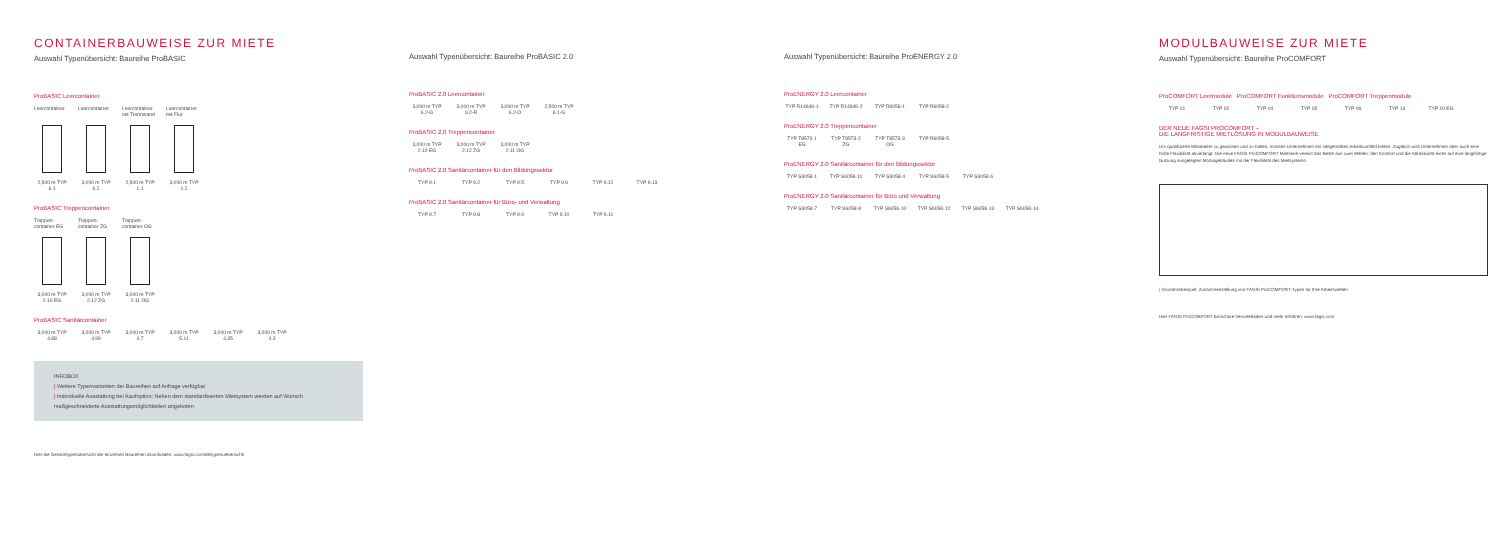CONTAINERBAUWEISE ZUR MIETE
Auswahl Typenübersicht: Baureihe ProBASIC
ProBASIC Leercontainer
Leercontainer
2,500 m TYP 6.1
Leercontainer
3,000 m TYP 6.2
Leercontainer mit Trennwand
2,500 m TYP 1.1
Leercontainer mit Flur
3,000 m TYP 1.2
ProBASIC Treppencontainer
Treppen-container EG
3,000 m TYP 2.10 EG
Treppen-container ZG
3,000 m TYP 2.12 ZG
Treppen-container OG
3,000 m TYP 2.11 OG
ProBASIC Sanitärcontainer
3,000 m TYP 4.88
3,000 m TYP 4.99
3,000 m TYP 4.7
3,000 m TYP 5.11
3,000 m TYP 4.35
3,000 m TYP 4.3
INFOBOX
| Weitere Typenvarianten der Baureihen auf Anfrage verfügbar
| Individuelle Ausstattung bei Kaufoption: Neben dem standardisierten Mietsystem werden auf Wunsch maßgeschneiderte Ausstattungsmöglichkeiten angeboten
Hier die Gesamttypenübersicht der einzelnen Baureihen downloaden: www.fagsi.com/de/typenuebersicht/
Auswahl Typenübersicht: Baureihe ProBASIC 2.0
ProBASIC 2.0 Leercontainer
3,000 m TYP 6.2-G
3,000 m TYP 6.2-R
3,000 m TYP 6.2-O
2,500 m TYP 6.1-G
ProBASIC 2.0 Treppencontainer
3,000 m TYP 2.10 EG
3,000 m TYP 2.12 ZG
3,000 m TYP 2.11 OG
ProBASIC 2.0 Sanitärcontainer für den Bildungssektor
TYP 9.1
TYP 9.2
TYP 9.5
TYP 9.6
TYP 9.12
TYP 9.13
ProBASIC 2.0 Sanitärcontainer für Büro- und Verwaltung
TYP 9.7
TYP 9.8
TYP 9.9
TYP 9.10
TYP 9.11
Auswahl Typenübersicht: Baureihe ProENERGY 2.0
ProENERGY 2.0 Leercontainer
TYP R14646-1
TYP R14646-2
TYP R6058-1
TYP R6058-2
ProENERGY 2.0 Treppencontainer
TYP T8573-1 EG
TYP T8573-2 ZG
TYP T8573-3 OG
TYP R6058-5
ProENERGY 2.0 Sanitärcontainer für den Bildungssektor
TYP S6058-1
TYP S6058-11
TYP S6058-4
TYP S6058-5
TYP S6058-6
ProENERGY 2.0 Sanitärcontainer für Büro und Verwaltung
TYP S6058-7
TYP S6058-8
TYP S6058-10
TYP S6058-12
TYP S6058-13
TYP S6058-14
MODULBAUWEISE ZUR MIETE
Auswahl Typenübersicht: Baureihe ProCOMFORT
ProCOMFORT Leermodule ProCOMFORT Funktionsmodule ProCOMFORT Treppenmodule
TYP 01
TYP 02
TYP 04
TYP 05
TYP 06
TYP 13
TYP 10 EG
DER NEUE FAGSI PROCOMFORT –
DIE LANGFRISTIGE MIETLÖSUNG IN MODULBAUWEISE
Um qualifizierte Mitarbeiter zu gewinnen und zu halten, müssen Unternehmen ein zeitgemäßes Arbeitsumfeld bieten. Zugleich wird Unternehmen aber auch eine hohe Flexibilität abverlangt. Die neue FAGSI ProCOMFORT Mietserie vereint das Beste aus zwei Welten: den Komfort und die Attraktivität eines auf eine langfristige Nutzung ausgelegten Modulgebäudes mit der Flexibilität des Mietsystems.
| Grundrissbeispiel: Zusammenstellung von FAGSI ProCOMFORT-Typen für Ihre Arbeitswelten
Hier FAGSI ProCOMFORT Broschüre herunterladen und mehr erfahren. www.fagsi.com